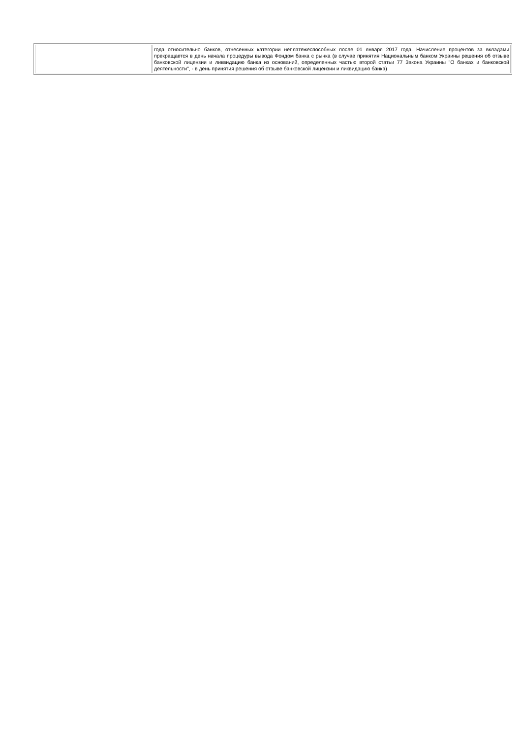| | года относительно банков, отнесенных категории неплатежеспособных после 01 января 2017 года. Начисление процентов за вкладами прекращается в день начала процедуры вывода Фондом банка с рынка (в случае принятия Национальным банком Украины решения об отзыве банковской лицензии и ликвидацию банка из оснований, определенных частью второй статьи 77 Закона Украины "О банках и банковской деятельности", - в день принятия решения об отзыве банковской лицензии и ликвидацию банка) |